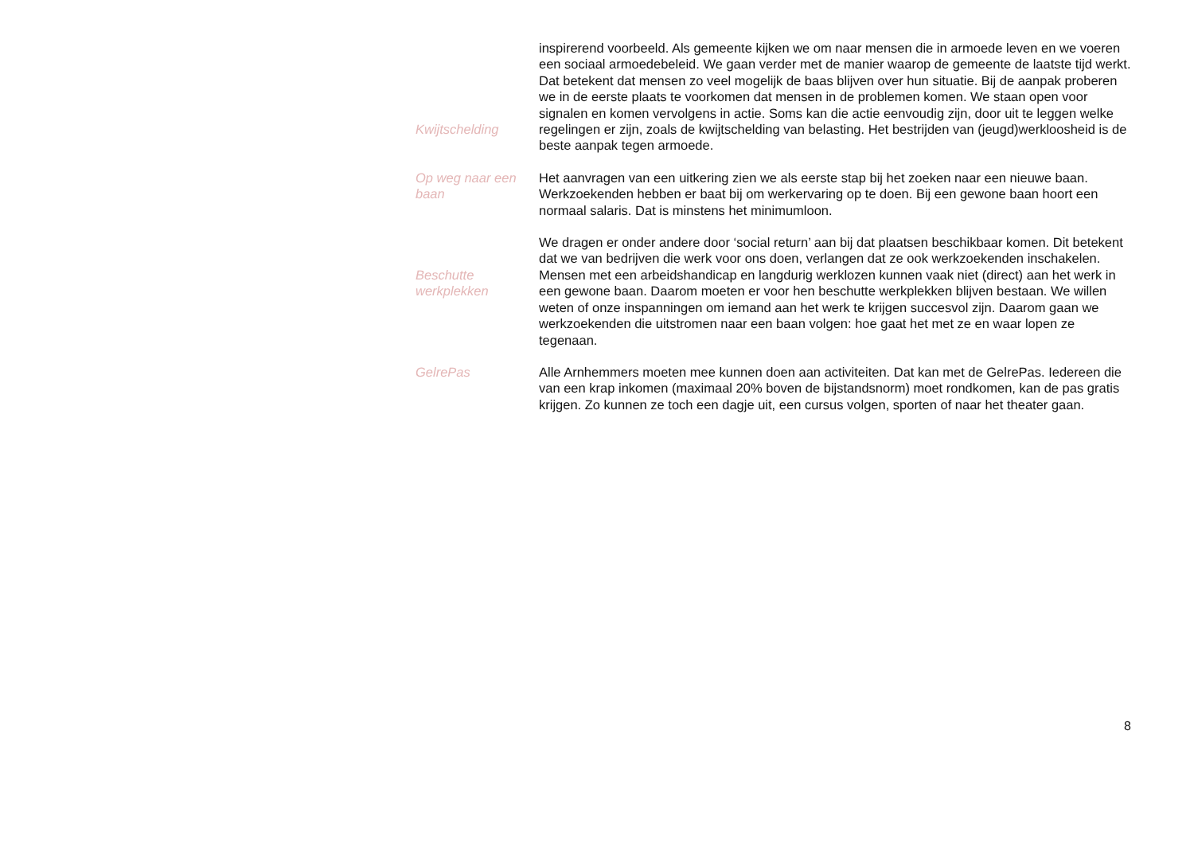Kwijtschelding inspirerend voorbeeld. Als gemeente kijken we om naar mensen die in armoede leven en we voeren een sociaal armoedebeleid. We gaan verder met de manier waarop de gemeente de laatste tijd werkt. Dat betekent dat mensen zo veel mogelijk de baas blijven over hun situatie. Bij de aanpak proberen we in de eerste plaats te voorkomen dat mensen in de problemen komen. We staan open voor signalen en komen vervolgens in actie. Soms kan die actie eenvoudig zijn, door uit te leggen welke regelingen er zijn, zoals de kwijtschelding van belasting. Het bestrijden van (jeugd)werkloosheid is de beste aanpak tegen armoede.
Op weg naar een baan
Het aanvragen van een uitkering zien we als eerste stap bij het zoeken naar een nieuwe baan. Werkzoekenden hebben er baat bij om werkervaring op te doen. Bij een gewone baan hoort een normaal salaris. Dat is minstens het minimumloon.
Beschutte werkplekken
We dragen er onder andere door ‘social return’ aan bij dat plaatsen beschikbaar komen. Dit betekent dat we van bedrijven die werk voor ons doen, verlangen dat ze ook werkzoekenden inschakelen. Mensen met een arbeidshandicap en langdurig werklozen kunnen vaak niet (direct) aan het werk in een gewone baan. Daarom moeten er voor hen beschutte werkplekken blijven bestaan. We willen weten of onze inspanningen om iemand aan het werk te krijgen succesvol zijn. Daarom gaan we werkzoekenden die uitstromen naar een baan volgen: hoe gaat het met ze en waar lopen ze tegenaan.
GelrePas Alle Arnhemmers moeten mee kunnen doen aan activiteiten. Dat kan met de GelrePas. Iedereen die van een krap inkomen (maximaal 20% boven de bijstandsnorm) moet rondkomen, kan de pas gratis krijgen. Zo kunnen ze toch een dagje uit, een cursus volgen, sporten of naar het theater gaan.
8